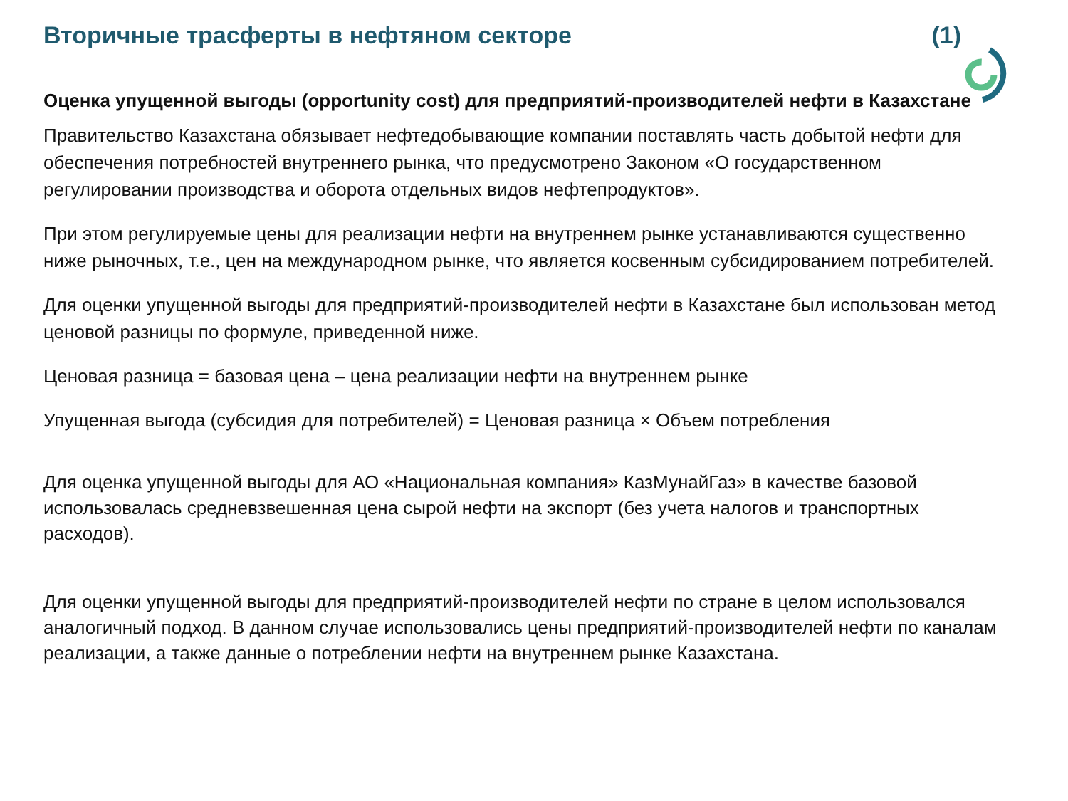Вторичные трасферты в нефтяном секторе (1)
Оценка упущенной выгоды (opportunity cost) для предприятий-производителей нефти в Казахстане
Правительство Казахстана обязывает нефтедобывающие компании поставлять часть добытой нефти для обеспечения потребностей внутреннего рынка, что предусмотрено Законом «О государственном регулировании производства и оборота отдельных видов нефтепродуктов».
При этом регулируемые цены для реализации нефти на внутреннем рынке устанавливаются существенно ниже рыночных, т.е., цен на международном рынке, что является косвенным субсидированием потребителей.
Для оценки упущенной выгоды для предприятий-производителей нефти в Казахстане был использован метод ценовой разницы по формуле, приведенной ниже.
Ценовая разница = базовая цена – цена реализации нефти на внутреннем рынке
Упущенная выгода (субсидия для потребителей) = Ценовая разница × Объем потребления
Для оценка упущенной выгоды для АО «Национальная компания» КазМунайГаз» в качестве базовой использовалась средневзвешенная цена сырой нефти на экспорт (без учета налогов и транспортных расходов).
Для оценки упущенной выгоды для предприятий-производителей нефти по стране в целом использовался аналогичный подход. В данном случае использовались цены предприятий-производителей нефти по каналам реализации, а также данные о потреблении нефти на внутреннем рынке Казахстана.